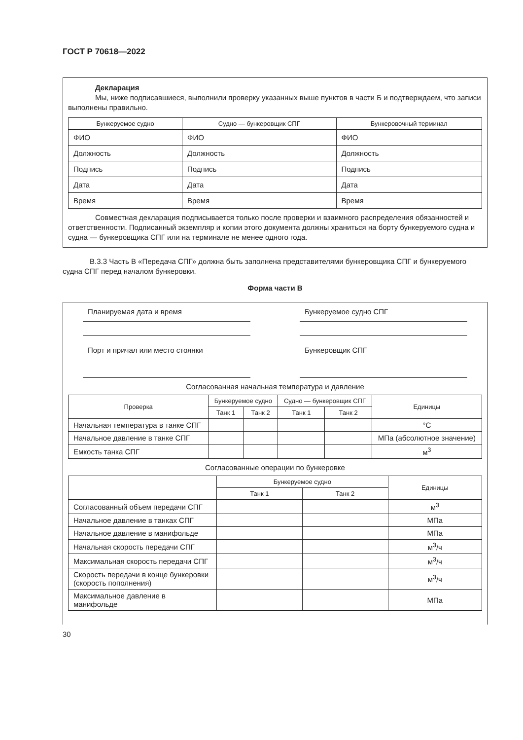ГОСТ Р 70618—2022
Декларация
Мы, ниже подписавшиеся, выполнили проверку указанных выше пунктов в части Б и подтверждаем, что записи выполнены правильно.
| Бункеруемое судно | Судно — бункеровщик СПГ | Бункеровочный терминал |
| --- | --- | --- |
| ФИО | ФИО | ФИО |
| Должность | Должность | Должность |
| Подпись | Подпись | Подпись |
| Дата | Дата | Дата |
| Время | Время | Время |
Совместная декларация подписывается только после проверки и взаимного распределения обязанностей и ответственности. Подписанный экземпляр и копии этого документа должны храниться на борту бункеруемого судна и судна — бункеровщика СПГ или на терминале не менее одного года.
В.3.3 Часть В «Передача СПГ» должна быть заполнена представителями бункеровщика СПГ и бункеруемого судна СПГ перед началом бункеровки.
Форма части В
Планируемая дата и время
Порт и причал или место стоянки
Бункеруемое судно СПГ
Бункеровщик СПГ
Согласованная начальная температура и давление
| Проверка | Бункеруемое судно | | Судно — бункеровщик СПГ | | Единицы |
| --- | --- | --- | --- | --- | --- |
| | Танк 1 | Танк 2 | Танк 1 | Танк 2 | |
| Начальная температура в танке СПГ | | | | | °C |
| Начальное давление в танке СПГ | | | | | МПа (абсолютное значение) |
| Емкость танка СПГ | | | | | м<sup>3</sup> |
Согласованные операции по бункеровке
| | Бункеруемое судно | | Единицы |
| --- | --- | --- | --- |
| | Танк 1 | Танк 2 | |
| Согласованный объем передачи СПГ | | | м<sup>3</sup> |
| Начальное давление в танках СПГ | | | МПа |
| Начальное давление в манифольде | | | МПа |
| Начальная скорость передачи СПГ | | | м<sup>3</sup>/ч |
| Максимальная скорость передачи СПГ | | | м<sup>3</sup>/ч |
| Скорость передачи в конце бункеровки (скорость пополнения) | | | м<sup>3</sup>/ч |
| Максимальное давление в манифольде | | | МПа |
30